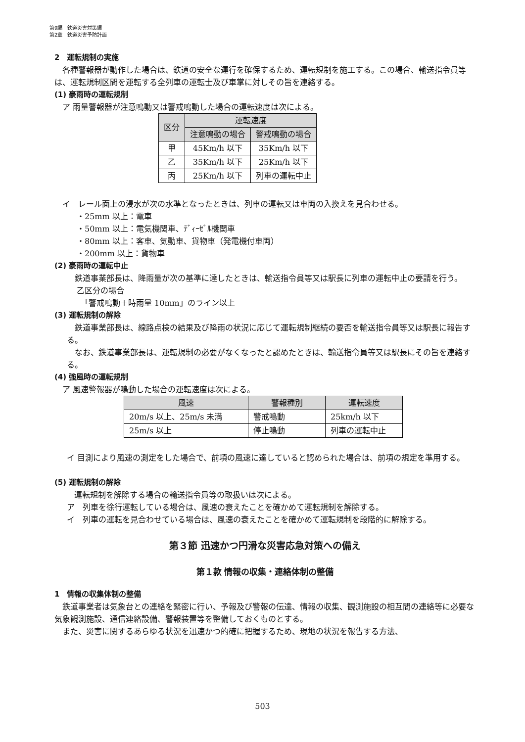第9編　鉄道災害対策編
第2章　鉄道災害予防計画
2　運転規制の実施
各種警報器が動作した場合は、鉄道の安全な運行を確保するため、運転規制を施工する。この場合、輸送指令員等は、運転規制区間を運転する全列車の運転士及び車掌に対しその旨を連絡する。
(1) 豪雨時の運転規制
　ア 雨量警報器が注意鳴動又は警戒鳴動した場合の運転速度は次による。
| 区分 | 運転速度 | |
| --- | --- | --- |
| | 注意鳴動の場合 | 警戒鳴動の場合 |
| 甲 | 45Km/h 以下 | 35Km/h 以下 |
| 乙 | 35Km/h 以下 | 25Km/h 以下 |
| 丙 | 25Km/h 以下 | 列車の運転中止 |
　イ　レール面上の浸水が次の水準となったときは、列車の運転又は車両の入換えを見合わせる。
・25mm 以上：電車
・50mm 以上：電気機関車、ﾃﾞｨｰｾﾞﾙ機関車
・80mm 以上：客車、気動車、貨物車（発電機付車両）
・200mm 以上：貨物車
(2) 豪雨時の運転中止
鉄道事業部長は、降雨量が次の基準に達したときは、輸送指令員等又は駅長に列車の運転中止の要請を行う。
乙区分の場合
　「警戒鳴動＋時雨量 10mm」のライン以上
(3) 運転規制の解除
鉄道事業部長は、線路点検の結果及び降雨の状況に応じて運転規制継続の要否を輸送指令員等又は駅長に報告する。
なお、鉄道事業部長は、運転規制の必要がなくなったと認めたときは、輸送指令員等又は駅長にその旨を連絡する。
(4) 強風時の運転規制
　ア 風速警報器が鳴動した場合の運転速度は次による。
| 風速 | 警報種別 | 運転速度 |
| --- | --- | --- |
| 20m/s 以上、25m/s 未満 | 警戒鳴動 | 25km/h 以下 |
| 25m/s 以上 | 停止鳴動 | 列車の運転中止 |
イ 目測により風速の測定をした場合で、前項の風速に達していると認められた場合は、前項の規定を準用する。
(5) 運転規制の解除
運転規制を解除する場合の輸送指令員等の取扱いは次による。
ア　列車を徐行運転している場合は、風速の衰えたことを確かめて運転規制を解除する。
イ　列車の運転を見合わせている場合は、風速の衰えたことを確かめて運転規制を段階的に解除する。
第３節 迅速かつ円滑な災害応急対策への備え
第１款 情報の収集・連絡体制の整備
1　情報の収集体制の整備
鉄道事業者は気象台との連絡を緊密に行い、予報及び警報の伝達、情報の収集、観測施設の相互間の連絡等に必要な気象観測施設、通信連絡設備、警報装置等を整備しておくものとする。
また、災害に関するあらゆる状況を迅速かつ的確に把握するため、現地の状況を報告する方法、
503